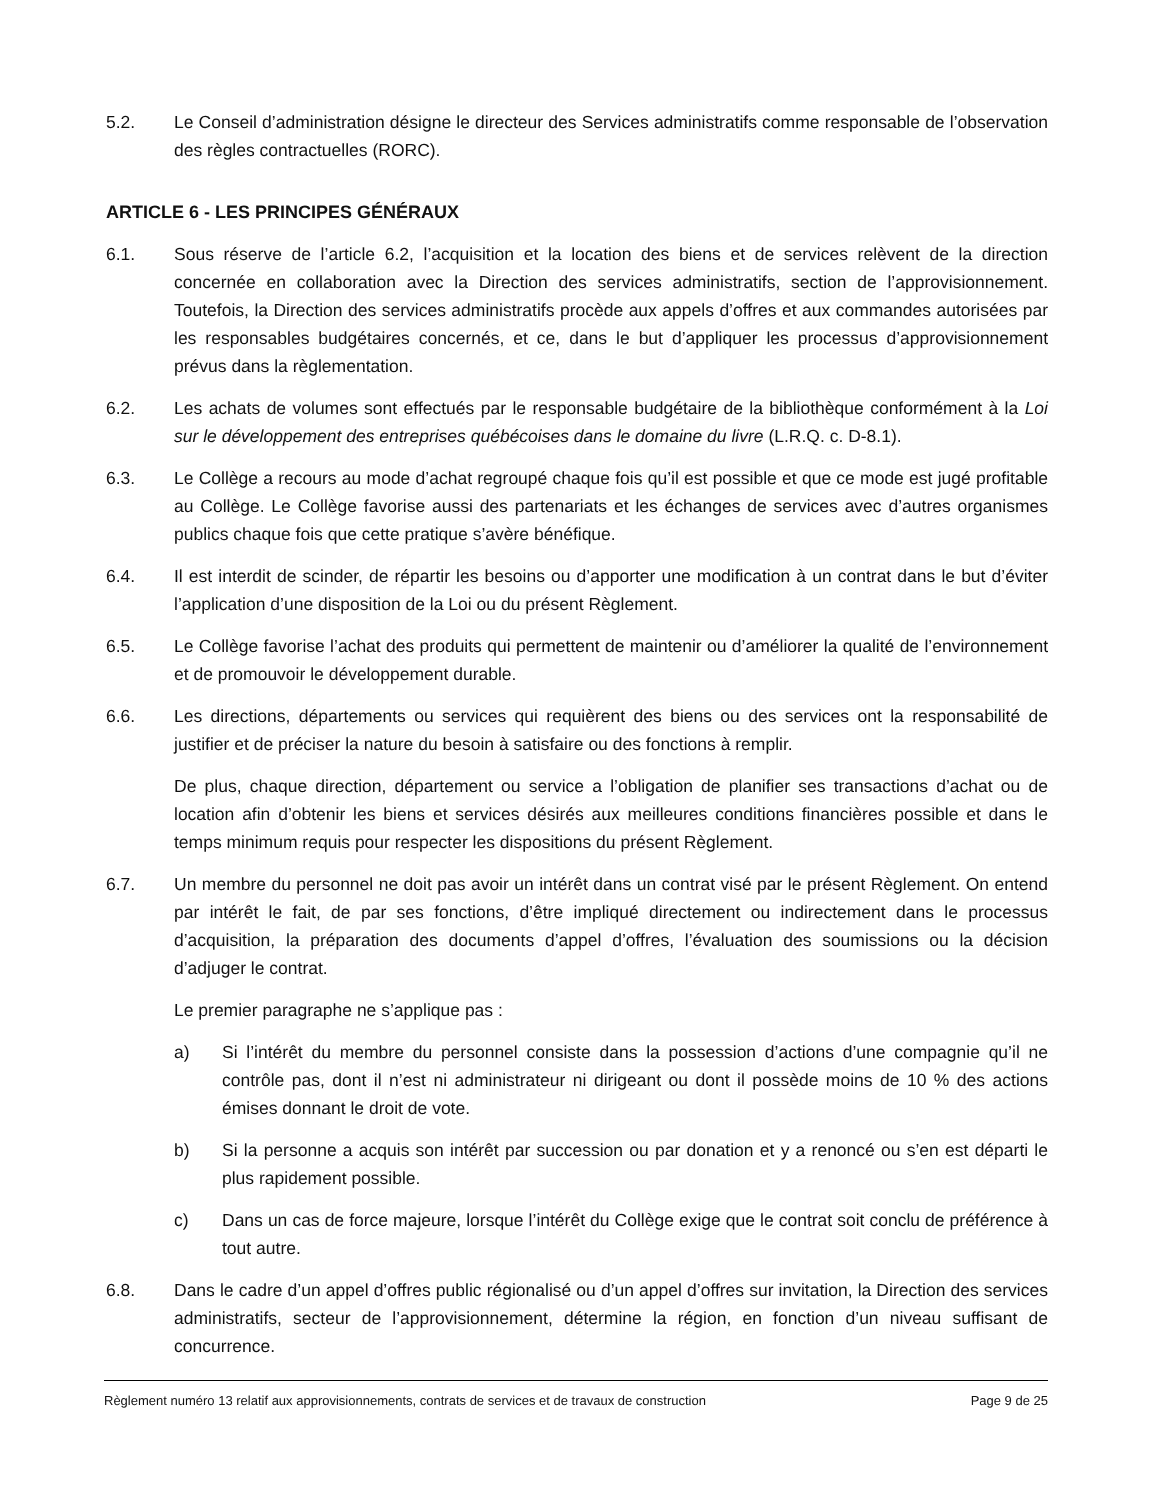5.2. Le Conseil d’administration désigne le directeur des Services administratifs comme responsable de l’observation des règles contractuelles (RORC).
ARTICLE 6 - LES PRINCIPES GÉNÉRAUX
6.1. Sous réserve de l’article 6.2, l’acquisition et la location des biens et de services relèvent de la direction concernée en collaboration avec la Direction des services administratifs, section de l’approvisionnement. Toutefois, la Direction des services administratifs procède aux appels d’offres et aux commandes autorisées par les responsables budgétaires concernés, et ce, dans le but d’appliquer les processus d’approvisionnement prévus dans la règlementation.
6.2. Les achats de volumes sont effectués par le responsable budgétaire de la bibliothèque conformément à la Loi sur le développement des entreprises québécoises dans le domaine du livre (L.R.Q. c. D-8.1).
6.3. Le Collège a recours au mode d’achat regroupé chaque fois qu’il est possible et que ce mode est jugé profitable au Collège. Le Collège favorise aussi des partenariats et les échanges de services avec d’autres organismes publics chaque fois que cette pratique s’avère bénéfique.
6.4. Il est interdit de scinder, de répartir les besoins ou d’apporter une modification à un contrat dans le but d’éviter l’application d’une disposition de la Loi ou du présent Règlement.
6.5. Le Collège favorise l’achat des produits qui permettent de maintenir ou d’améliorer la qualité de l’environnement et de promouvoir le développement durable.
6.6. Les directions, départements ou services qui requièrent des biens ou des services ont la responsabilité de justifier et de préciser la nature du besoin à satisfaire ou des fonctions à remplir.
De plus, chaque direction, département ou service a l’obligation de planifier ses transactions d’achat ou de location afin d’obtenir les biens et services désirés aux meilleures conditions financières possible et dans le temps minimum requis pour respecter les dispositions du présent Règlement.
6.7. Un membre du personnel ne doit pas avoir un intérêt dans un contrat visé par le présent Règlement. On entend par intérêt le fait, de par ses fonctions, d’être impliqué directement ou indirectement dans le processus d’acquisition, la préparation des documents d’appel d’offres, l’évaluation des soumissions ou la décision d’adjuger le contrat.
Le premier paragraphe ne s’applique pas :
a) Si l’intérêt du membre du personnel consiste dans la possession d’actions d’une compagnie qu’il ne contrôle pas, dont il n’est ni administrateur ni dirigeant ou dont il possède moins de 10 % des actions émises donnant le droit de vote.
b) Si la personne a acquis son intérêt par succession ou par donation et y a renoncé ou s’en est départi le plus rapidement possible.
c) Dans un cas de force majeure, lorsque l’intérêt du Collège exige que le contrat soit conclu de préférence à tout autre.
6.8. Dans le cadre d’un appel d’offres public régionalisé ou d’un appel d’offres sur invitation, la Direction des services administratifs, secteur de l’approvisionnement, détermine la région, en fonction d’un niveau suffisant de concurrence.
Règlement numéro 13 relatif aux approvisionnements, contrats de services et de travaux de construction Page 9 de 25